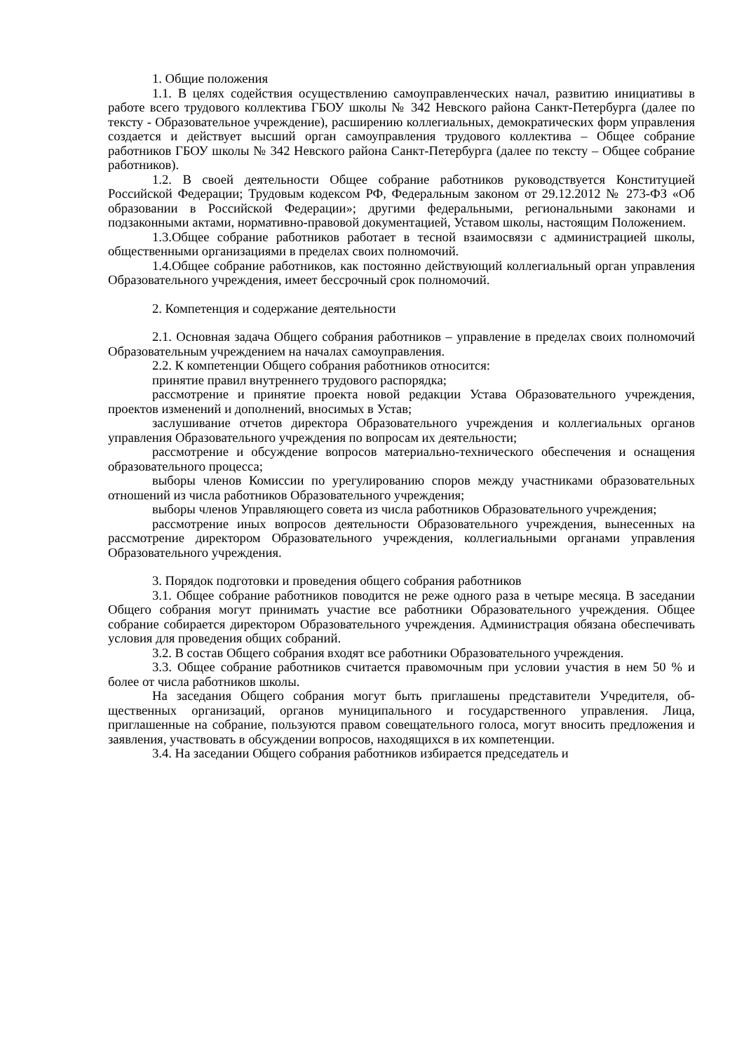1. Общие положения
1.1. В целях содействия осуществлению самоуправленческих начал, развитию инициативы в работе всего трудового коллектива ГБОУ школы № 342 Невского района Санкт-Петербурга (далее по тексту - Образовательное учреждение), расширению коллегиальных, демократических форм управления создается и действует высший орган самоуправления трудового коллектива – Общее собрание работников ГБОУ школы № 342 Невского района Санкт-Петербурга (далее по тексту – Общее собрание работников).
1.2. В своей деятельности Общее собрание работников руководствуется Конституцией Российской Федерации; Трудовым кодексом РФ, Федеральным законом от 29.12.2012 № 273-ФЗ «Об образовании в Российской Федерации»; другими федеральными, региональными законами и подзаконными актами, нормативно-правовой документацией, Уставом школы, настоящим Положением.
1.3.Общее собрание работников работает в тесной взаимосвязи с администрацией школы, общественными организациями в пределах своих полномочий.
1.4.Общее собрание работников, как постоянно действующий коллегиальный орган управления Образовательного учреждения, имеет бессрочный срок полномочий.
2. Компетенция и содержание деятельности
2.1. Основная задача Общего собрания работников – управление в пределах своих полномочий Образовательным учреждением на началах самоуправления.
2.2. К компетенции Общего собрания работников относится:
принятие правил внутреннего трудового распорядка;
рассмотрение и принятие проекта новой редакции Устава Образовательного учреждения, проектов изменений и дополнений, вносимых в Устав;
заслушивание отчетов директора Образовательного учреждения и коллегиальных органов управления Образовательного учреждения по вопросам их деятельности;
рассмотрение и обсуждение вопросов материально-технического обеспечения и оснащения образовательного процесса;
выборы членов Комиссии по урегулированию споров между участниками образовательных отношений из числа работников Образовательного учреждения;
выборы членов Управляющего совета из числа работников Образовательного учреждения;
рассмотрение иных вопросов деятельности Образовательного учреждения, вынесенных на рассмотрение директором Образовательного учреждения, коллегиальными органами управления Образовательного учреждения.
3. Порядок подготовки и проведения общего собрания работников
3.1. Общее собрание работников поводится не реже одного раза в четыре месяца. В заседании Общего собрания могут принимать участие все работники Образовательного учреждения. Общее собрание собирается директором Образовательного учреждения. Администрация обязана обеспечивать условия для проведения общих собраний.
3.2. В состав Общего собрания входят все работники Образовательного учреждения.
3.3. Общее собрание работников считается правомочным при условии участия в нем 50 % и более от числа работников школы.
На заседания Общего собрания могут быть приглашены представители Учредителя, об-щественных организаций, органов муниципального и государственного управления. Лица, приглашенные на собрание, пользуются правом совещательного голоса, могут вносить предложения и заявления, участвовать в обсуждении вопросов, находящихся в их компетенции.
3.4. На заседании Общего собрания работников избирается председатель и